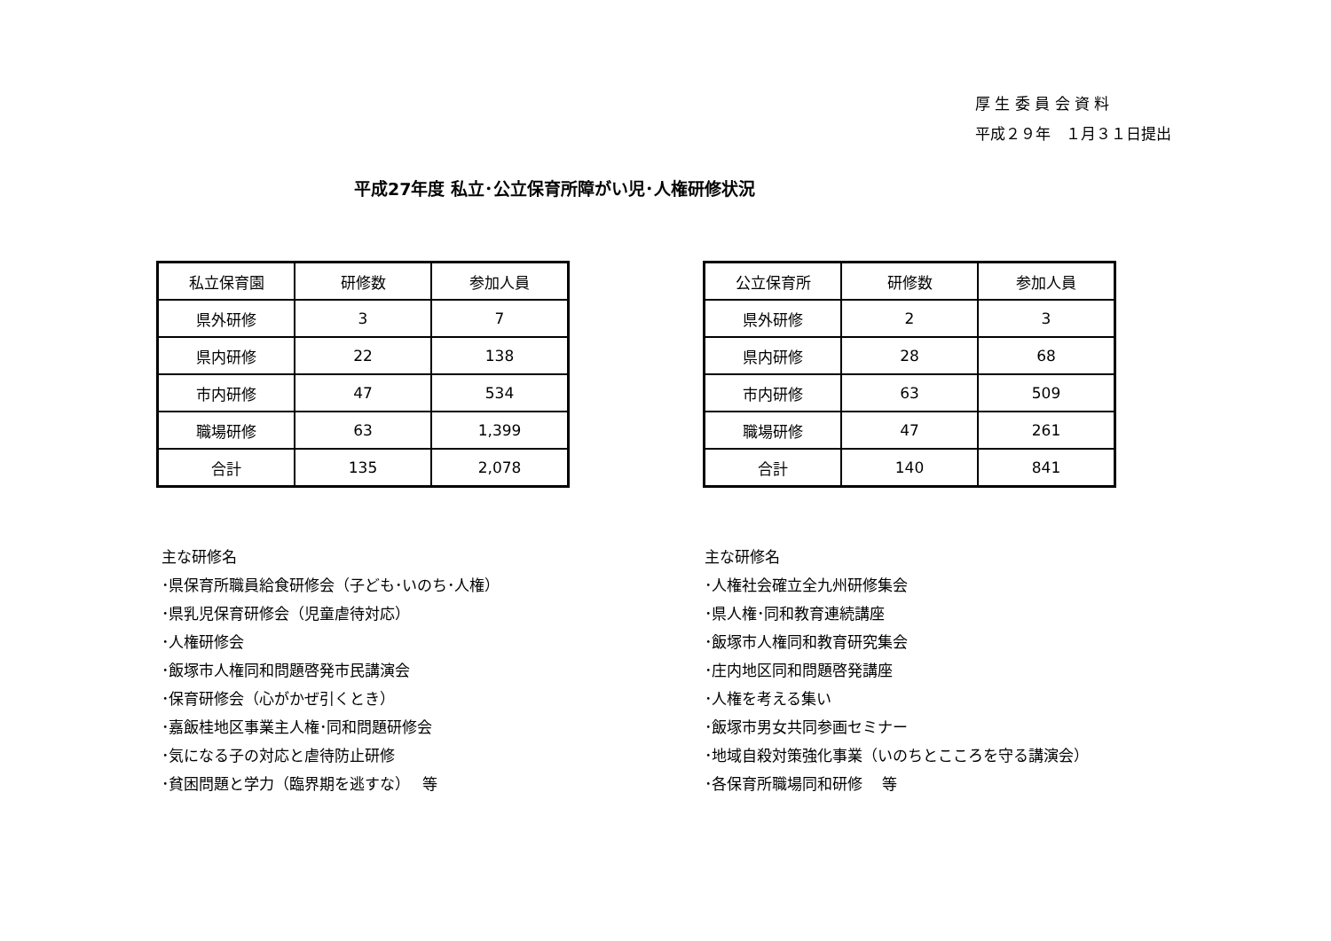厚 生 委 員 会 資 料
平成２９年　１月３１日提出
平成27年度 私立･公立保育所障がい児･人権研修状況
| 私立保育園 | 研修数 | 参加人員 |
| --- | --- | --- |
| 県外研修 | 3 | 7 |
| 県内研修 | 22 | 138 |
| 市内研修 | 47 | 534 |
| 職場研修 | 63 | 1,399 |
| 合計 | 135 | 2,078 |
| 公立保育所 | 研修数 | 参加人員 |
| --- | --- | --- |
| 県外研修 | 2 | 3 |
| 県内研修 | 28 | 68 |
| 市内研修 | 63 | 509 |
| 職場研修 | 47 | 261 |
| 合計 | 140 | 841 |
主な研修名
･県保育所職員給食研修会（子ども･いのち･人権）
･県乳児保育研修会（児童虐待対応）
･人権研修会
･飯塚市人権同和問題啓発市民講演会
･保育研修会（心がかぜ引くとき）
･嘉飯桂地区事業主人権･同和問題研修会
･気になる子の対応と虐待防止研修
･貧困問題と学力（臨界期を逃すな）　 等
主な研修名
･人権社会確立全九州研修集会
･県人権･同和教育連続講座
･飯塚市人権同和教育研究集会
･庄内地区同和問題啓発講座
･人権を考える集い
･飯塚市男女共同参画セミナー
･地域自殺対策強化事業（いのちとこころを守る講演会）
･各保育所職場同和研修　 等